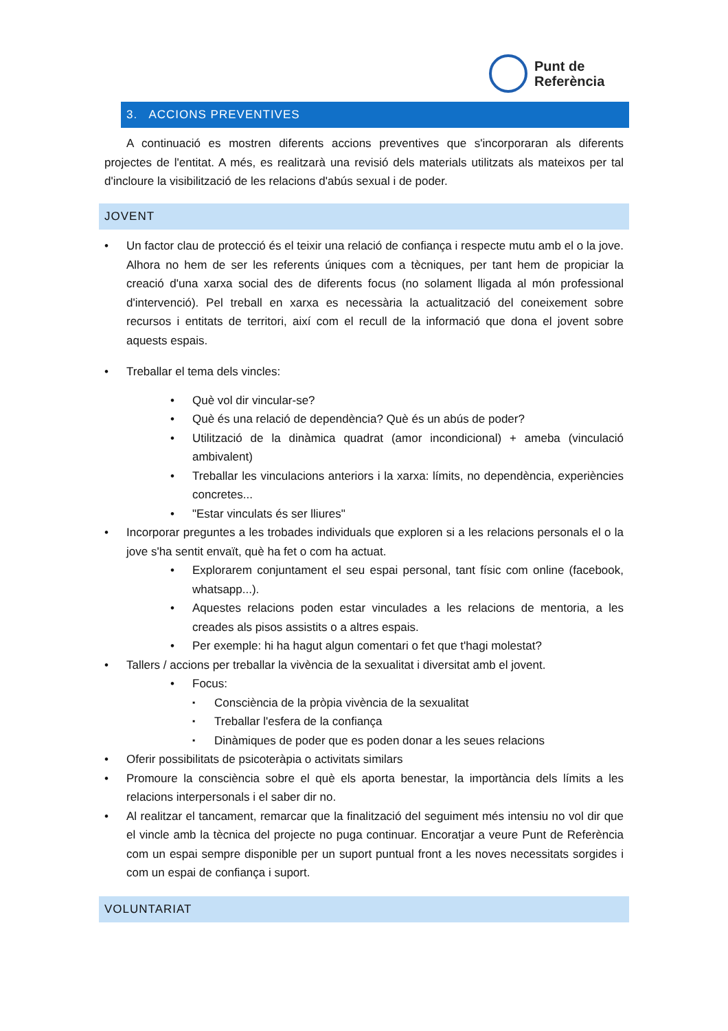Punt de
Referència
3. ACCIONS PREVENTIVES
A continuació es mostren diferents accions preventives que s'incorporaran als diferents projectes de l'entitat. A més, es realitzarà una revisió dels materials utilitzats als mateixos per tal d'incloure la visibilització de les relacions d'abús sexual i de poder.
JOVENT
Un factor clau de protecció és el teixir una relació de confiança i respecte mutu amb el o la jove. Alhora no hem de ser les referents úniques com a tècniques, per tant hem de propiciar la creació d'una xarxa social des de diferents focus (no solament lligada al món professional d'intervenció). Pel treball en xarxa es necessària la actualització del coneixement sobre recursos i entitats de territori, així com el recull de la informació que dona el jovent sobre aquests espais.
Treballar el tema dels vincles:
Què vol dir vincular-se?
Què és una relació de dependència? Què és un abús de poder?
Utilització de la dinàmica quadrat (amor incondicional) + ameba (vinculació ambivalent)
Treballar les vinculacions anteriors i la xarxa: límits, no dependència, experiències concretes...
"Estar vinculats és ser lliures"
Incorporar preguntes a les trobades individuals que exploren si a les relacions personals el o la jove s'ha sentit envaït, què ha fet o com ha actuat.
Explorarem conjuntament el seu espai personal, tant físic com online (facebook, whatsapp...).
Aquestes relacions poden estar vinculades a les relacions de mentoria, a les creades als pisos assistits o a altres espais.
Per exemple: hi ha hagut algun comentari o fet que t'hagi molestat?
Tallers / accions per treballar la vivència de la sexualitat i diversitat amb el jovent.
Focus:
Consciència de la pròpia vivència de la sexualitat
Treballar l'esfera de la confiança
Dinàmiques de poder que es poden donar a les seues relacions
Oferir possibilitats de psicoteràpia o activitats similars
Promoure la consciència sobre el què els aporta benestar, la importància dels límits a les relacions interpersonals i el saber dir no.
Al realitzar el tancament, remarcar que la finalització del seguiment més intensiu no vol dir que el vincle amb la tècnica del projecte no puga continuar. Encoratjar a veure Punt de Referència com un espai sempre disponible per un suport puntual front a les noves necessitats sorgides i com un espai de confiança i suport.
VOLUNTARIAT